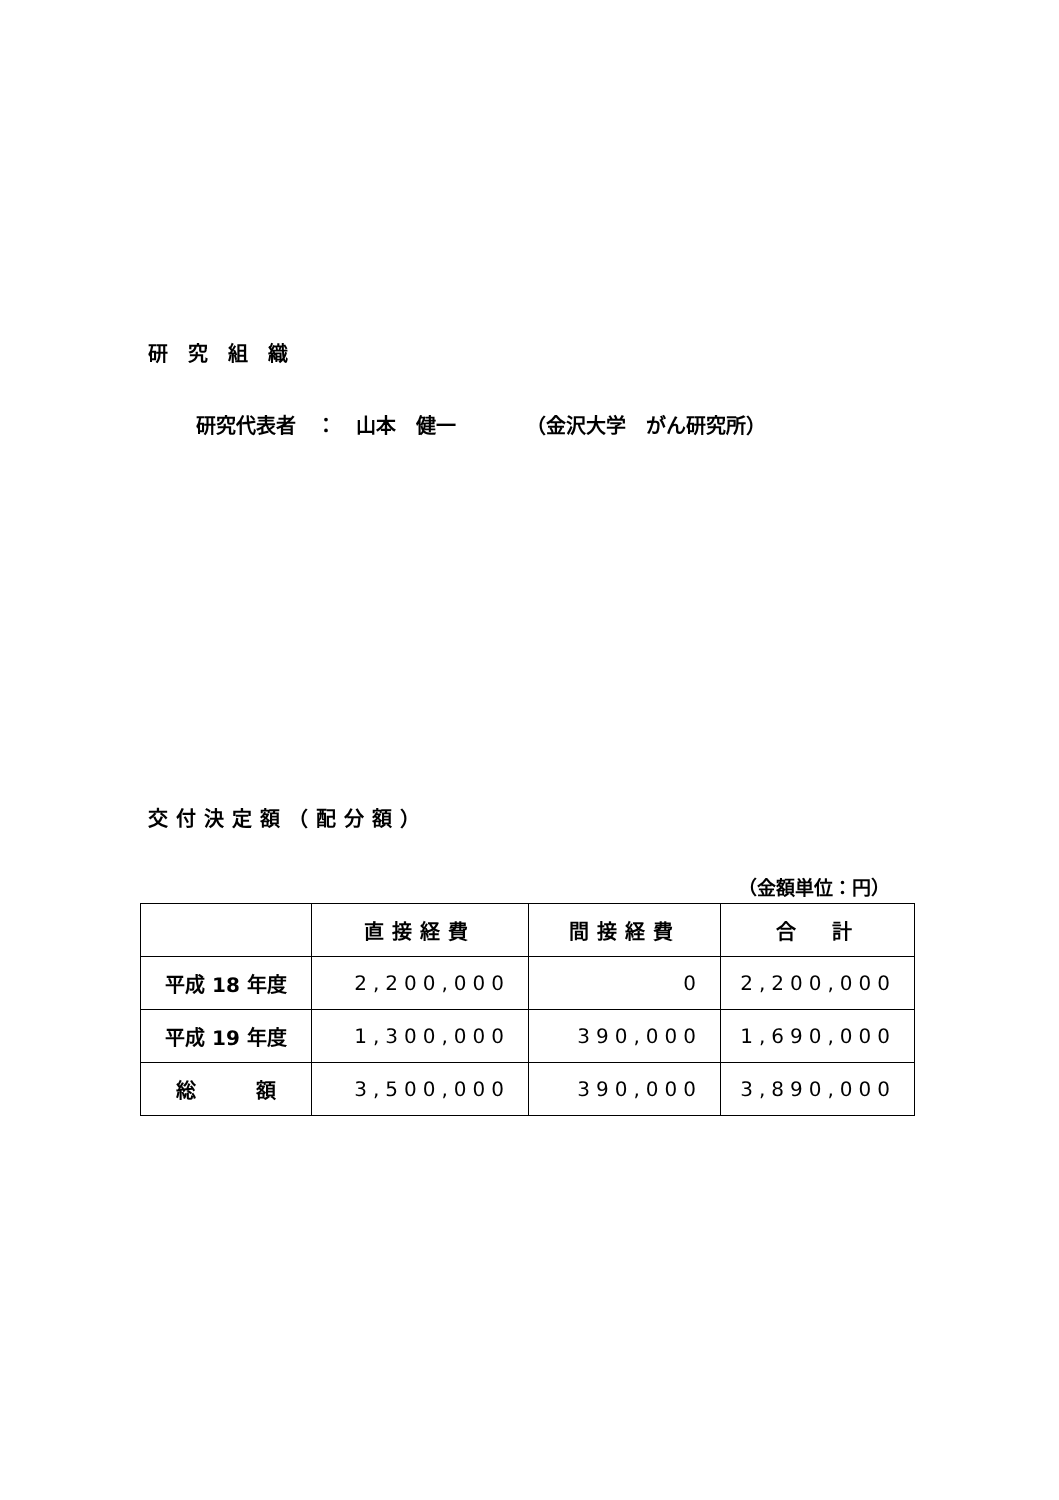研究組織
研究代表者　：　山本　健一　　　　（金沢大学　がん研究所）
交付決定額（配分額）
（金額単位：円）
| | 直接経費 | 間接経費 | 合 計 |
| --- | --- | --- | --- |
| 平成 18 年度 | 2,200,000 | 0 | 2,200,000 |
| 平成 19 年度 | 1,300,000 | 390,000 | 1,690,000 |
| 総 額 | 3,500,000 | 390,000 | 3,890,000 |